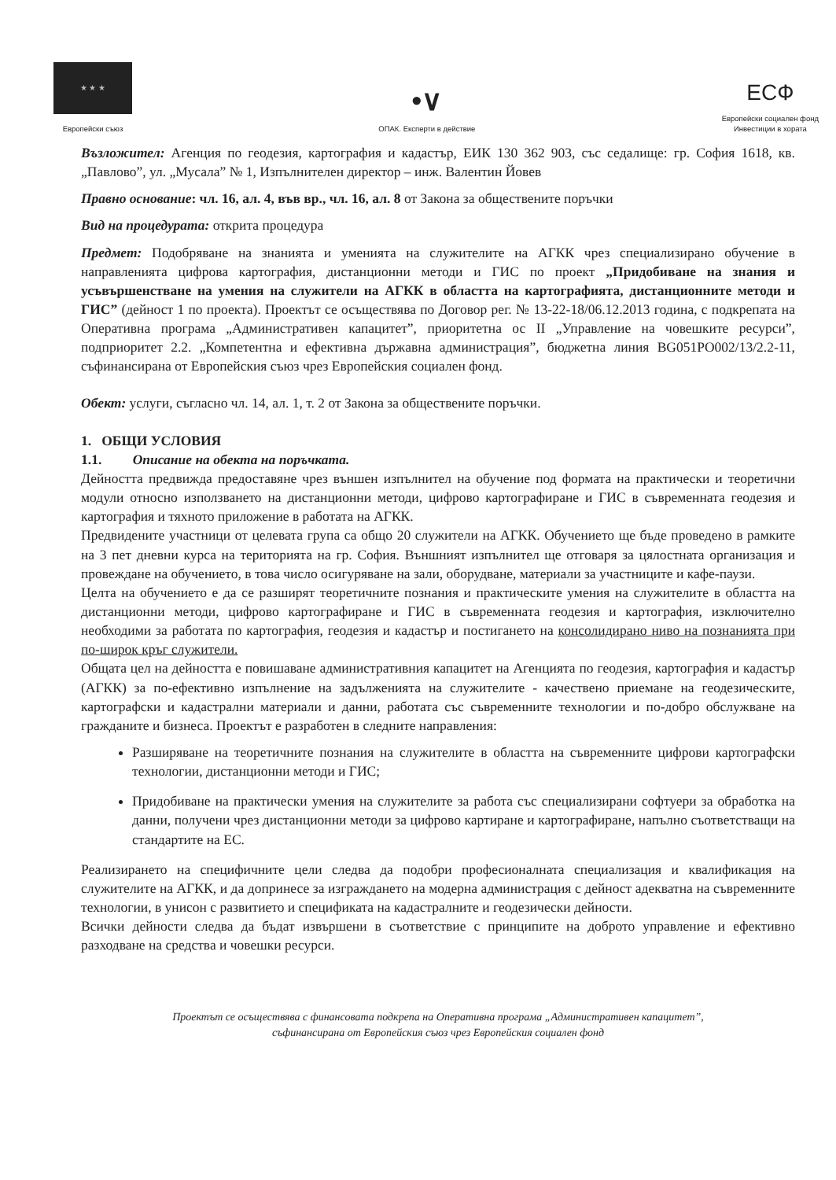★ ★ ★
Европейски съюз
•∨
ОПАК. Експерти в действие
ЕСФ
Европейски социален фонд
Инвестиции в хората
Възложител: Агенция по геодезия, картография и кадастър, ЕИК 130 362 903, със седалище: гр. София 1618, кв. „Павлово”, ул. „Мусала” № 1, Изпълнителен директор – инж. Валентин Йовев
Правно основание: чл. 16, ал. 4, във вр., чл. 16, ал. 8 от Закона за обществените поръчки
Вид на процедурата: открита процедура
Предмет: Подобряване на знанията и уменията на служителите на АГКК чрез специализирано обучение в направленията цифрова картография, дистанционни методи и ГИС по проект „Придобиване на знания и усъвършенстване на умения на служители на АГКК в областта на картографията, дистанционните методи и ГИС” (дейност 1 по проекта). Проектът се осъществява по Договор рег. № 13-22-18/06.12.2013 година, с подкрепата на Оперативна програма „Административен капацитет”, приоритетна ос II „Управление на човешките ресурси”, подприоритет 2.2. „Компетентна и ефективна държавна администрация”, бюджетна линия BG051PO002/13/2.2-11, съфинансирана от Европейския съюз чрез Европейския социален фонд.
Обект: услуги, съгласно чл. 14, ал. 1, т. 2 от Закона за обществените поръчки.
1. ОБЩИ УСЛОВИЯ
1.1. Описание на обекта на поръчката.
Дейността предвижда предоставяне чрез външен изпълнител на обучение под формата на практически и теоретични модули относно използването на дистанционни методи, цифрово картографиране и ГИС в съвременната геодезия и картография и тяхното приложение в работата на АГКК.
Предвидените участници от целевата група са общо 20 служители на АГКК. Обучението ще бъде проведено в рамките на 3 пет дневни курса на територията на гр. София. Външният изпълнител ще отговаря за цялостната организация и провеждане на обучението, в това число осигуряване на зали, оборудване, материали за участниците и кафе-паузи.
Целта на обучението е да се разширят теоретичните познания и практическите умения на служителите в областта на дистанционни методи, цифрово картографиране и ГИС в съвременната геодезия и картография, изключително необходими за работата по картография, геодезия и кадастър и постигането на консолидирано ниво на познанията при по-широк кръг служители.
Общата цел на дейността е повишаване административния капацитет на Агенцията по геодезия, картография и кадастър (АГКК) за по-ефективно изпълнение на задълженията на служителите - качествено приемане на геодезическите, картографски и кадастрални материали и данни, работата със съвременните технологии и по-добро обслужване на гражданите и бизнеса. Проектът е разработен в следните направления:
Разширяване на теоретичните познания на служителите в областта на съвременните цифрови картографски технологии, дистанционни методи и ГИС;
Придобиване на практически умения на служителите за работа със специализирани софтуери за обработка на данни, получени чрез дистанционни методи за цифрово картиране и картографиране, напълно съответстващи на стандартите на ЕС.
Реализирането на специфичните цели следва да подобри професионалната специализация и квалификация на служителите на АГКК, и да допринесе за изграждането на модерна администрация с дейност адекватна на съвременните технологии, в унисон с развитието и спецификата на кадастралните и геодезически дейности.
Всички дейности следва да бъдат извършени в съответствие с принципите на доброто управление и ефективно разходване на средства и човешки ресурси.
Проектът се осъществява с финансовата подкрепа на Оперативна програма „Административен капацитет”,
съфинансирана от Европейския съюз чрез Европейския социален фонд